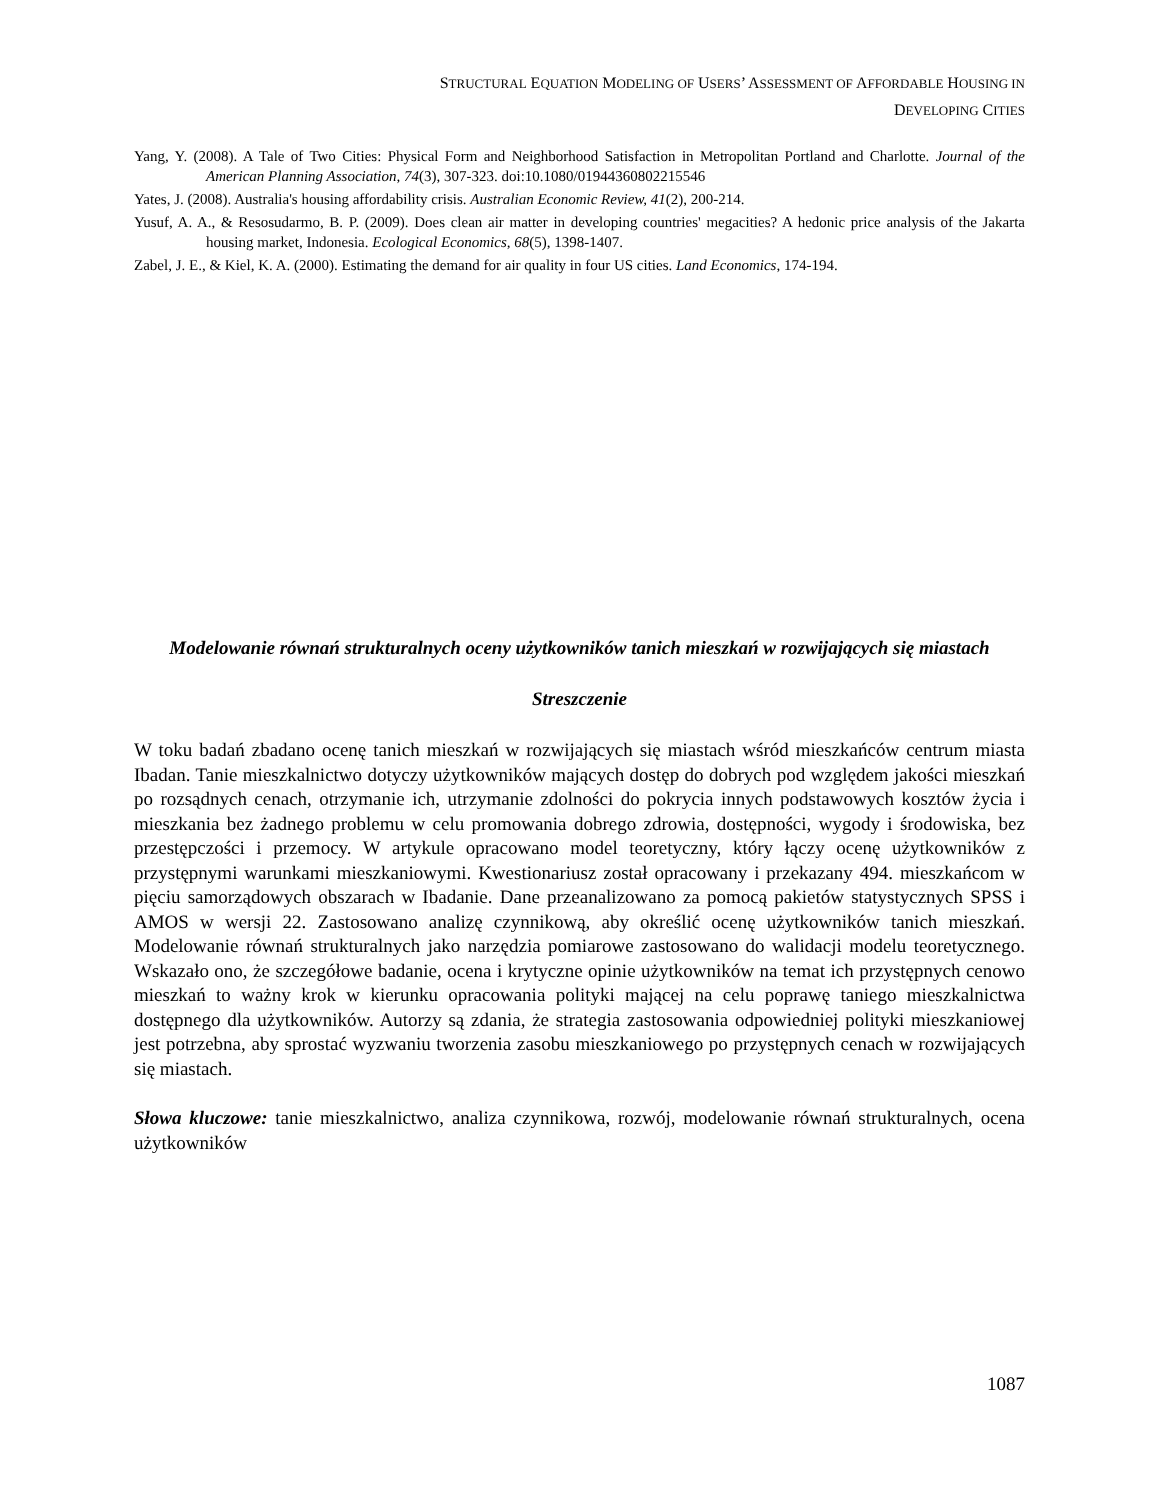STRUCTURAL EQUATION MODELING OF USERS’ ASSESSMENT OF AFFORDABLE HOUSING IN
DEVELOPING CITIES
Yang, Y. (2008). A Tale of Two Cities: Physical Form and Neighborhood Satisfaction in Metropolitan Portland and Charlotte. Journal of the American Planning Association, 74(3), 307-323. doi:10.1080/01944360802215546
Yates, J. (2008). Australia's housing affordability crisis. Australian Economic Review, 41(2), 200-214.
Yusuf, A. A., & Resosudarmo, B. P. (2009). Does clean air matter in developing countries' megacities? A hedonic price analysis of the Jakarta housing market, Indonesia. Ecological Economics, 68(5), 1398-1407.
Zabel, J. E., & Kiel, K. A. (2000). Estimating the demand for air quality in four US cities. Land Economics, 174-194.
Modelowanie równań strukturalnych oceny użytkowników tanich mieszkań w rozwijających się miastach
Streszczenie
W toku badań zbadano ocenę tanich mieszkań w rozwijających się miastach wśród mieszkańców centrum miasta Ibadan. Tanie mieszkalnictwo dotyczy użytkowników mających dostęp do dobrych pod względem jakości mieszkań po rozsądnych cenach, otrzymanie ich, utrzymanie zdolności do pokrycia innych podstawowych kosztów życia i mieszkania bez żadnego problemu w celu promowania dobrego zdrowia, dostępności, wygody i środowiska, bez przestępczości i przemocy. W artykule opracowano model teoretyczny, który łączy ocenę użytkowników z przystępnymi warunkami mieszkaniowymi. Kwestionariusz został opracowany i przekazany 494. mieszkańcom w pięciu samorządowych obszarach w Ibadanie. Dane przeanalizowano za pomocą pakietów statystycznych SPSS i AMOS w wersji 22. Zastosowano analizę czynnikową, aby określić ocenę użytkowników tanich mieszkań. Modelowanie równań strukturalnych jako narzędzia pomiarowe zastosowano do walidacji modelu teoretycznego. Wskazało ono, że szczegółowe badanie, ocena i krytyczne opinie użytkowników na temat ich przystępnych cenowo mieszkań to ważny krok w kierunku opracowania polityki mającej na celu poprawę taniego mieszkalnictwa dostępnego dla użytkowników. Autorzy są zdania, że strategia zastosowania odpowiedniej polityki mieszkaniowej jest potrzebna, aby sprostać wyzwaniu tworzenia zasobu mieszkaniowego po przystępnych cenach w rozwijających się miastach.
Słowa kluczowe: tanie mieszkalnictwo, analiza czynnikowa, rozwój, modelowanie równań strukturalnych, ocena użytkowników
1087